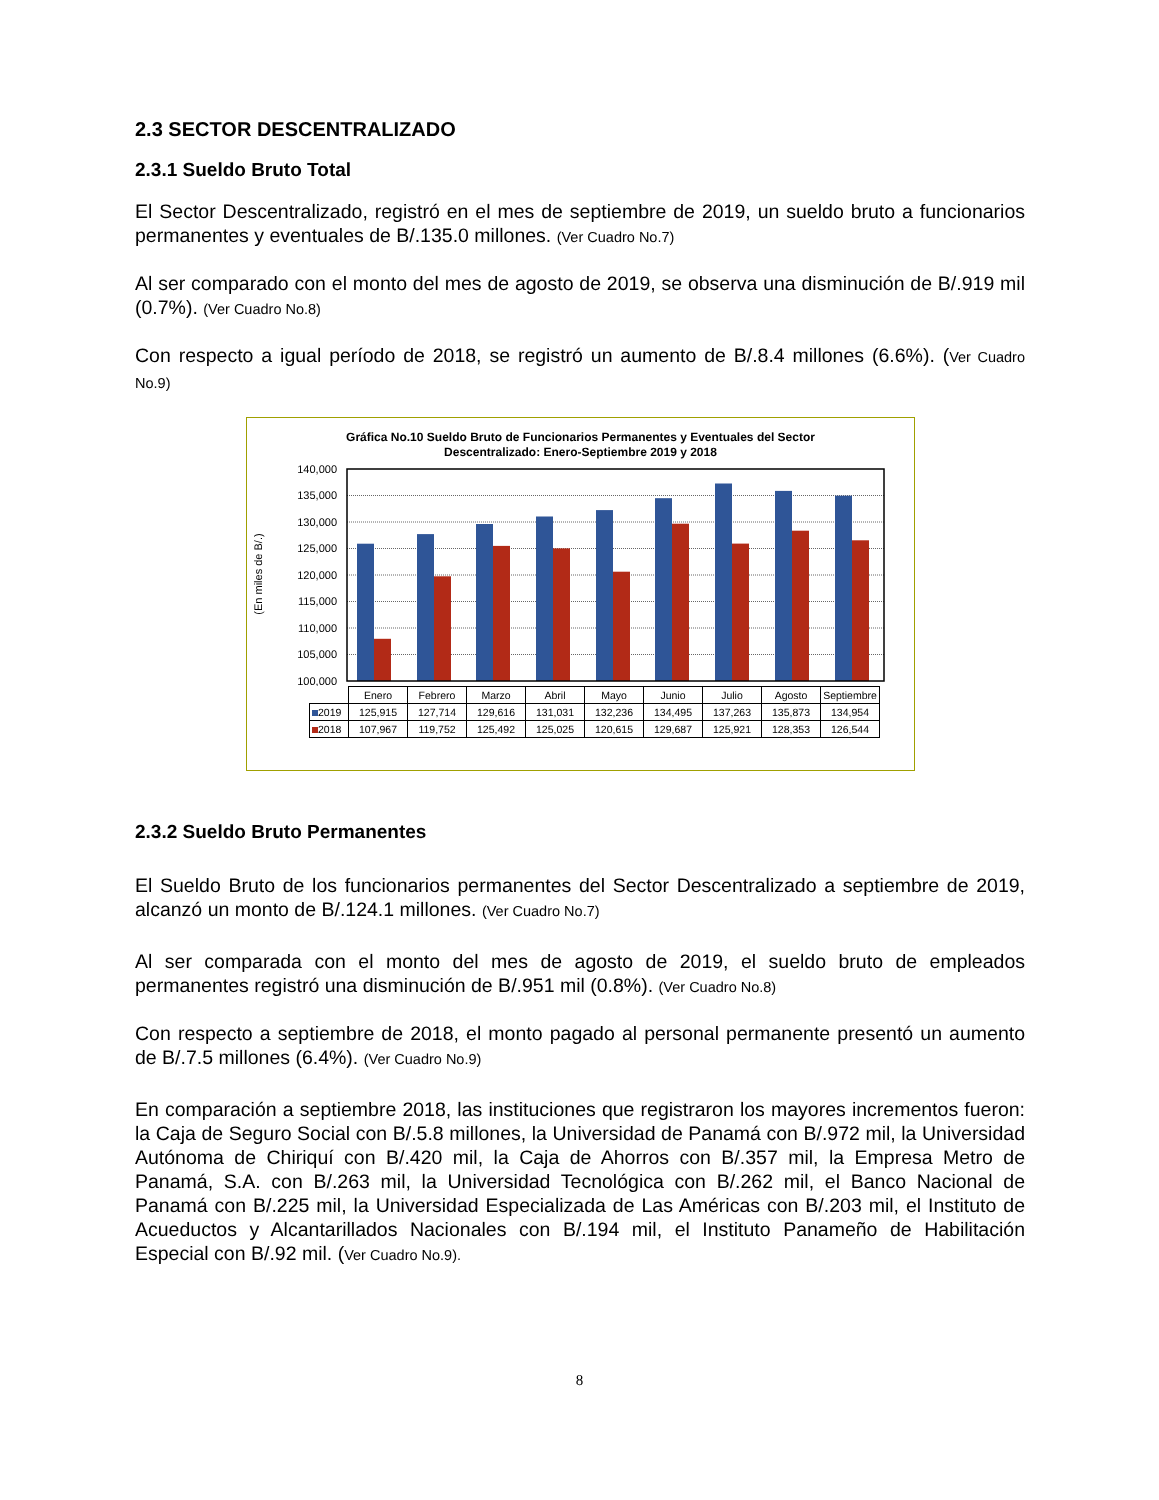2.3 SECTOR DESCENTRALIZADO
2.3.1 Sueldo Bruto Total
El Sector Descentralizado, registró en el mes de septiembre de 2019, un sueldo bruto a funcionarios permanentes y eventuales de B/.135.0 millones. (Ver Cuadro No.7)
Al ser comparado con el monto del mes de agosto de 2019, se observa una disminución de B/.919 mil (0.7%). (Ver Cuadro No.8)
Con respecto a igual período de 2018, se registró un aumento de B/.8.4 millones (6.6%). (Ver Cuadro No.9)
Gráfica No.10 Sueldo Bruto de Funcionarios Permanentes y Eventuales del Sector
Descentralizado: Enero-Septiembre 2019 y 2018
(En miles de B/.)
140,000
135,000
130,000
125,000
120,000
115,000
110,000
105,000
100,000
| | Enero | Febrero | Marzo | Abril | Mayo | Junio | Julio | Agosto | Septiembre |
| 2019 | 125,915 | 127,714 | 129,616 | 131,031 | 132,236 | 134,495 | 137,263 | 135,873 | 134,954 |
| 2018 | 107,967 | 119,752 | 125,492 | 125,025 | 120,615 | 129,687 | 125,921 | 128,353 | 126,544 |
2.3.2 Sueldo Bruto Permanentes
El Sueldo Bruto de los funcionarios permanentes del Sector Descentralizado a septiembre de 2019, alcanzó un monto de B/.124.1 millones. (Ver Cuadro No.7)
Al ser comparada con el monto del mes de agosto de 2019, el sueldo bruto de empleados permanentes registró una disminución de B/.951 mil (0.8%). (Ver Cuadro No.8)
Con respecto a septiembre de 2018, el monto pagado al personal permanente presentó un aumento de B/.7.5 millones (6.4%). (Ver Cuadro No.9)
En comparación a septiembre 2018, las instituciones que registraron los mayores incrementos fueron: la Caja de Seguro Social con B/.5.8 millones, la Universidad de Panamá con B/.972 mil, la Universidad Autónoma de Chiriquí con B/.420 mil, la Caja de Ahorros con B/.357 mil, la Empresa Metro de Panamá, S.A. con B/.263 mil, la Universidad Tecnológica con B/.262 mil, el Banco Nacional de Panamá con B/.225 mil, la Universidad Especializada de Las Américas con B/.203 mil, el Instituto de Acueductos y Alcantarillados Nacionales con B/.194 mil, el Instituto Panameño de Habilitación Especial con B/.92 mil. (Ver Cuadro No.9).
8